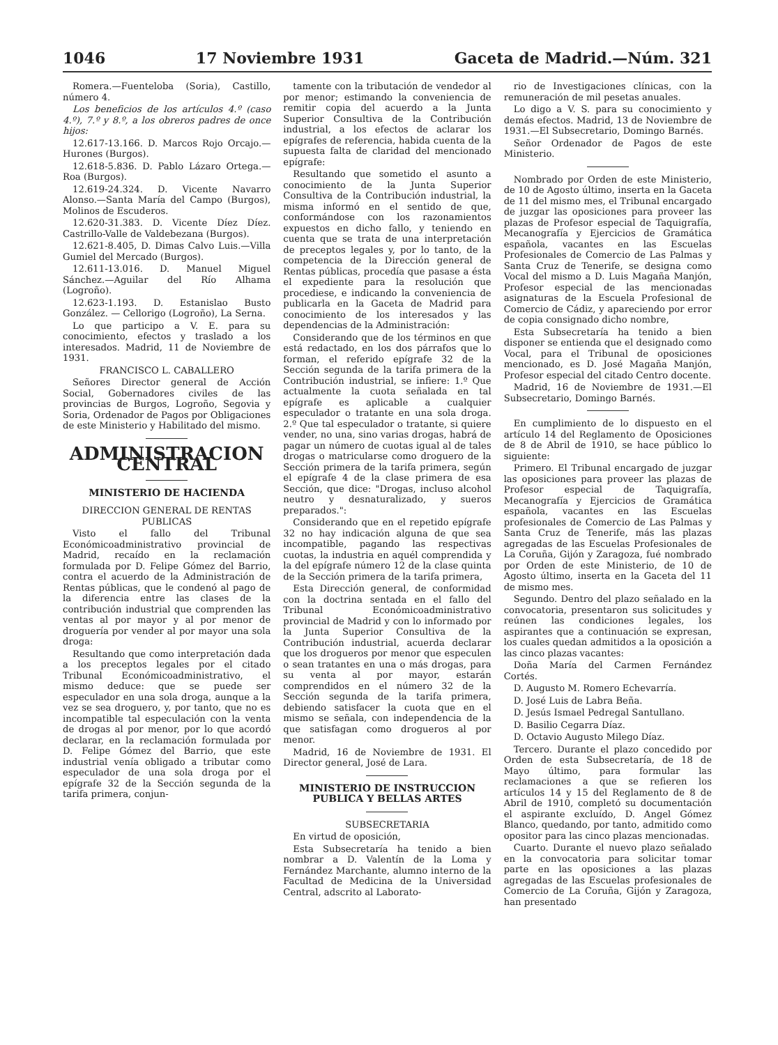1046 17 Noviembre 1931 Gaceta de Madrid.—Núm. 321
Romera.—Fuenteloba (Soria), Castillo, número 4.
Los beneficios de los artículos 4.º (caso 4.º), 7.º y 8.º, a los obreros padres de once hijos:
12.617-13.166. D. Marcos Rojo Orcajo.—Hurones (Burgos).
12.618-5.836. D. Pablo Lázaro Ortega.—Roa (Burgos).
12.619-24.324. D. Vicente Navarro Alonso.—Santa María del Campo (Burgos), Molinos de Escuderos.
12.620-31.383. D. Vicente Díez Díez. Castrillo-Valle de Valdebezana (Burgos).
12.621-8.405, D. Dimas Calvo Luis.—Villa Gumiel del Mercado (Burgos).
12.611-13.016. D. Manuel Miguel Sánchez.—Aguilar del Río Alhama (Logroño).
12.623-1.193. D. Estanislao Busto González. — Cellorigo (Logroño), La Serna.
Lo que participo a V. E. para su conocimiento, efectos y traslado a los interesados. Madrid, 11 de Noviembre de 1931.
FRANCISCO L. CABALLERO
Señores Director general de Acción Social, Gobernadores civiles de las provincias de Burgos, Logroño, Segovia y Soria, Ordenador de Pagos por Obligaciones de este Ministerio y Habilitado del mismo.
ADMINISTRACION CENTRAL
MINISTERIO DE HACIENDA
DIRECCION GENERAL DE RENTAS PUBLICAS
Visto el fallo del Tribunal Económicoadministrativo provincial de Madrid, recaído en la reclamación formulada por D. Felipe Gómez del Barrio, contra el acuerdo de la Administración de Rentas públicas, que le condenó al pago de la diferencia entre las clases de la contribución industrial que comprenden las ventas al por mayor y al por menor de droguería por vender al por mayor una sola droga:
Resultando que como interpretación dada a los preceptos legales por el citado Tribunal Económicoadministrativo, el mismo deduce: que se puede ser especulador en una sola droga, aunque a la vez se sea droguero, y, por tanto, que no es incompatible tal especulación con la venta de drogas al por menor, por lo que acordó declarar, en la reclamación formulada por D. Felipe Gómez del Barrio, que este industrial venía obligado a tributar como especulador de una sola droga por el epígrafe 32 de la Sección segunda de la tarifa primera, conjun-
tamente con la tributación de vendedor al por menor; estimando la conveniencia de remitir copia del acuerdo a la Junta Superior Consultiva de la Contribución industrial, a los efectos de aclarar los epígrafes de referencia, habida cuenta de la supuesta falta de claridad del mencionado epígrafe:
Resultando que sometido el asunto a conocimiento de la Junta Superior Consultiva de la Contribución industrial, la misma informó en el sentido de que, conformándose con los razonamientos expuestos en dicho fallo, y teniendo en cuenta que se trata de una interpretación de preceptos legales y, por lo tanto, de la competencia de la Dirección general de Rentas públicas, procedía que pasase a ésta el expediente para la resolución que procediese, e indicando la conveniencia de publicarla en la Gaceta de Madrid para conocimiento de los interesados y las dependencias de la Administración:
Considerando que de los términos en que está redactado, en los dos párrafos que lo forman, el referido epígrafe 32 de la Sección segunda de la tarifa primera de la Contribución industrial, se infiere: 1.º Que actualmente la cuota señalada en tal epígrafe es aplicable a cualquier especulador o tratante en una sola droga. 2.º Que tal especulador o tratante, si quiere vender, no una, sino varias drogas, habrá de pagar un número de cuotas igual al de tales drogas o matricularse como droguero de la Sección primera de la tarifa primera, según el epígrafe 4 de la clase primera de esa Sección, que dice: "Drogas, incluso alcohol neutro y desnaturalizado, y sueros preparados.":
Considerando que en el repetido epígrafe 32 no hay indicación alguna de que sea incompatible, pagando las respectivas cuotas, la industria en aquél comprendida y la del epígrafe número 12 de la clase quinta de la Sección primera de la tarifa primera,
Esta Dirección general, de conformidad con la doctrina sentada en el fallo del Tribunal Económicoadministrativo provincial de Madrid y con lo informado por la Junta Superior Consultiva de la Contribución industrial, acuerda declarar que los drogueros por menor que especulen o sean tratantes en una o más drogas, para su venta al por mayor, estarán comprendidos en el número 32 de la Sección segunda de la tarifa primera, debiendo satisfacer la cuota que en el mismo se señala, con independencia de la que satisfagan como drogueros al por menor.
Madrid, 16 de Noviembre de 1931. El Director general, José de Lara.
MINISTERIO DE INSTRUCCION PUBLICA Y BELLAS ARTES
SUBSECRETARIA
En virtud de oposición,
Esta Subsecretaría ha tenido a bien nombrar a D. Valentín de la Loma y Fernández Marchante, alumno interno de la Facultad de Medicina de la Universidad Central, adscrito al Laborato-
rio de Investigaciones clínicas, con la remuneración de mil pesetas anuales.
Lo digo a V. S. para su conocimiento y demás efectos. Madrid, 13 de Noviembre de 1931.—El Subsecretario, Domingo Barnés.
Señor Ordenador de Pagos de este Ministerio.
Nombrado por Orden de este Ministerio, de 10 de Agosto último, inserta en la Gaceta de 11 del mismo mes, el Tribunal encargado de juzgar las oposiciones para proveer las plazas de Profesor especial de Taquigrafía, Mecanografía y Ejercicios de Gramática española, vacantes en las Escuelas Profesionales de Comercio de Las Palmas y Santa Cruz de Tenerife, se designa como Vocal del mismo a D. Luis Magaña Manjón, Profesor especial de las mencionadas asignaturas de la Escuela Profesional de Comercio de Cádiz, y apareciendo por error de copia consignado dicho nombre,
Esta Subsecretaría ha tenido a bien disponer se entienda que el designado como Vocal, para el Tribunal de oposiciones mencionado, es D. José Magaña Manjón, Profesor especial del citado Centro docente.
Madrid, 16 de Noviembre de 1931.—El Subsecretario, Domingo Barnés.
En cumplimiento de lo dispuesto en el artículo 14 del Reglamento de Oposiciones de 8 de Abril de 1910, se hace público lo siguiente:
Primero. El Tribunal encargado de juzgar las oposiciones para proveer las plazas de Profesor especial de Taquigrafía, Mecanografía y Ejercicios de Gramática española, vacantes en las Escuelas profesionales de Comercio de Las Palmas y Santa Cruz de Tenerife, más las plazas agregadas de las Escuelas Profesionales de La Coruña, Gijón y Zaragoza, fué nombrado por Orden de este Ministerio, de 10 de Agosto último, inserta en la Gaceta del 11 de mismo mes.
Segundo. Dentro del plazo señalado en la convocatoria, presentaron sus solicitudes y reúnen las condiciones legales, los aspirantes que a continuación se expresan, los cuales quedan admitidos a la oposición a las cinco plazas vacantes:
Doña María del Carmen Fernández Cortés.
D. Augusto M. Romero Echevarría.
D. José Luis de Labra Beña.
D. Jesús Ismael Pedregal Santullano.
D. Basilio Cegarra Díaz.
D. Octavio Augusto Milego Díaz.
Tercero. Durante el plazo concedido por Orden de esta Subsecretaría, de 18 de Mayo último, para formular las reclamaciones a que se refieren los artículos 14 y 15 del Reglamento de 8 de Abril de 1910, completó su documentación el aspirante excluído, D. Angel Gómez Blanco, quedando, por tanto, admitido como opositor para las cinco plazas mencionadas.
Cuarto. Durante el nuevo plazo señalado en la convocatoria para solicitar tomar parte en las oposiciones a las plazas agregadas de las Escuelas profesionales de Comercio de La Coruña, Gijón y Zaragoza, han presentado